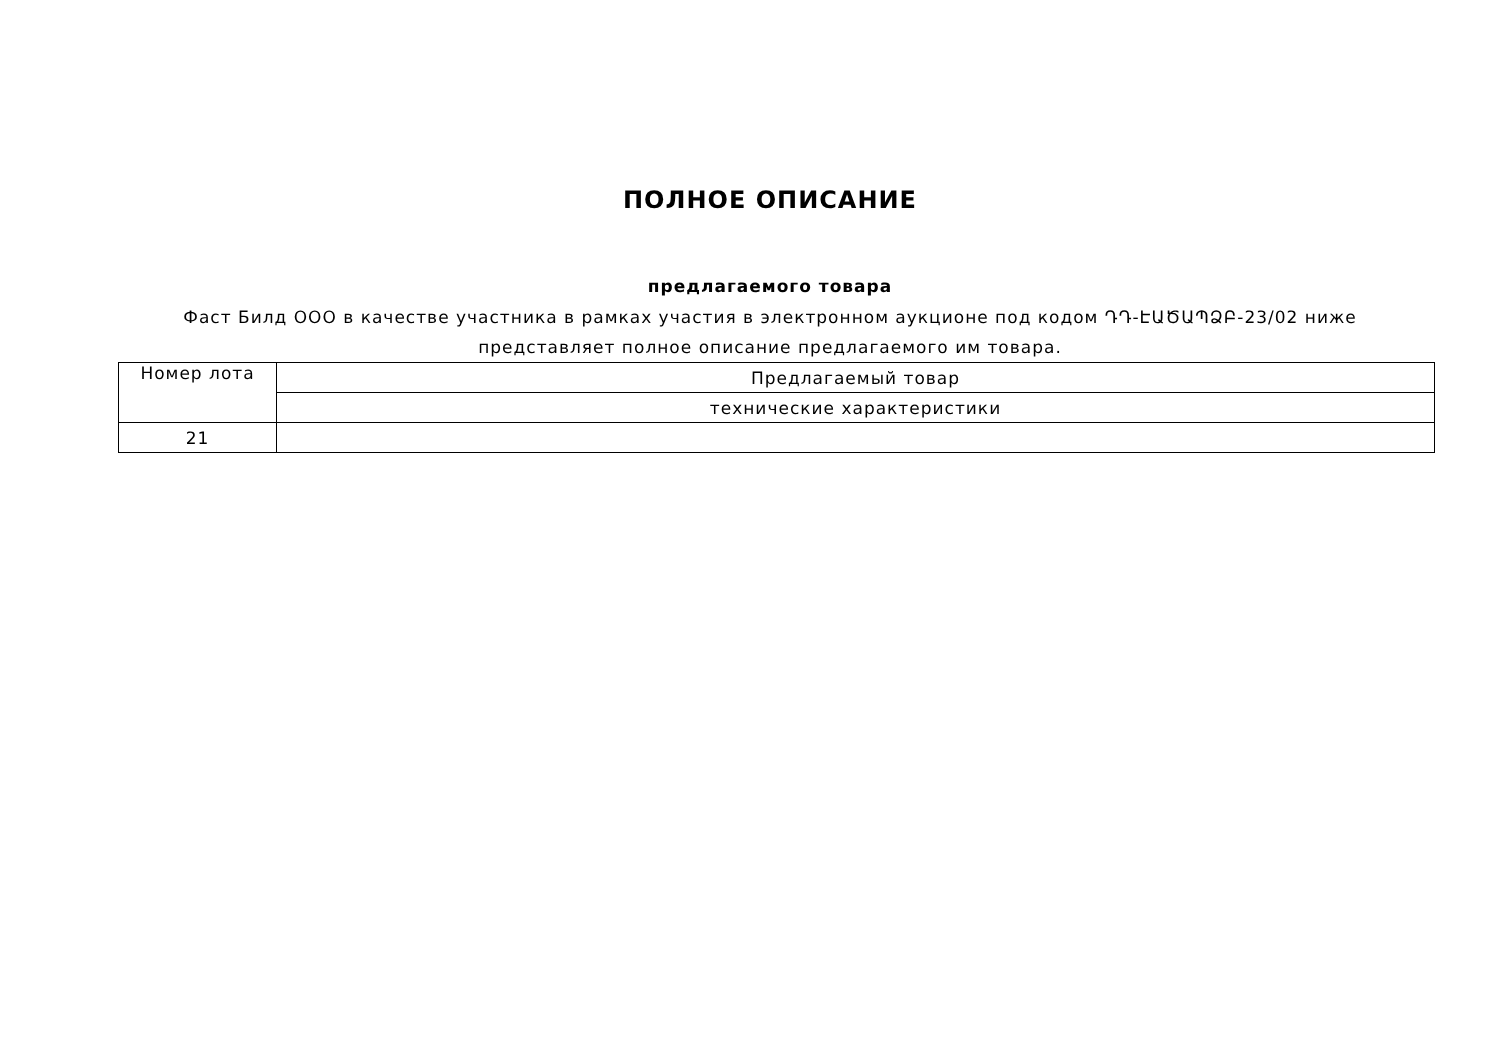ПОЛНОЕ ОПИСАНИЕ
предлагаемого товара
Фаст Билд ООО в качестве участника в рамках участия в электронном аукционе под кодом ԴԴ-ԷԱԾԱՊՁԲ-23/02 ниже представляет полное описание предлагаемого им товара.
| Номер лота | Предлагаемый товар |
| --- | --- |
| | технические характеристики |
| 21 | |